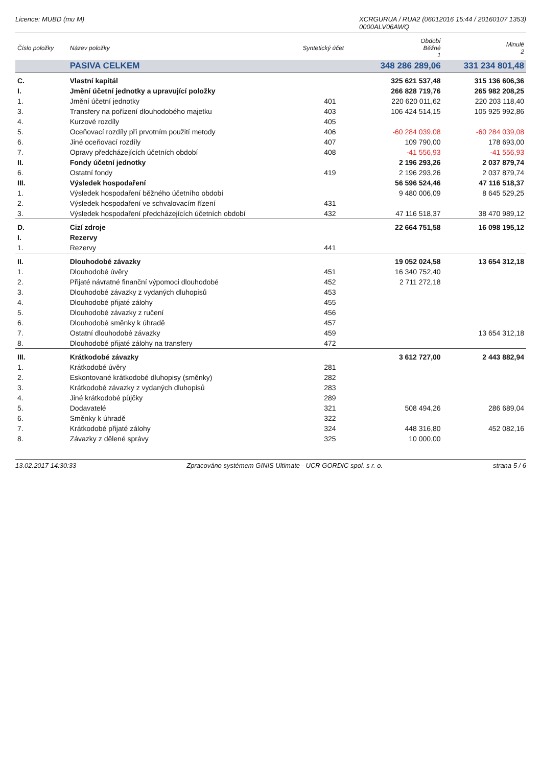Licence: MUBD (mu M) XCRGURUA / RUA2 (06012016 15:44 / 20160107 1353)
0000ALV06AWQ
| Číslo položky | Název položky | Syntetický účet | Období Běžné 1 | Minulé 2 |
| --- | --- | --- | --- | --- |
| | PASIVA CELKEM | | 348 286 289,06 | 331 234 801,48 |
| C. | Vlastní kapitál | | 325 621 537,48 | 315 136 606,36 |
| I. | Jmění účetní jednotky a upravující položky | | 266 828 719,76 | 265 982 208,25 |
| 1. | Jmění účetní jednotky | 401 | 220 620 011,62 | 220 203 118,40 |
| 3. | Transfery na pořízení dlouhodobého majetku | 403 | 106 424 514,15 | 105 925 992,86 |
| 4. | Kurzové rozdíly | 405 | | |
| 5. | Oceňovací rozdíly při prvotním použití metody | 406 | -60 284 039,08 | -60 284 039,08 |
| 6. | Jiné oceňovací rozdíly | 407 | 109 790,00 | 178 693,00 |
| 7. | Opravy předcházejících účetních období | 408 | -41 556,93 | -41 556,93 |
| II. | Fondy účetní jednotky | | 2 196 293,26 | 2 037 879,74 |
| 6. | Ostatní fondy | 419 | 2 196 293,26 | 2 037 879,74 |
| III. | Výsledek hospodaření | | 56 596 524,46 | 47 116 518,37 |
| 1. | Výsledek hospodaření běžného účetního období | | 9 480 006,09 | 8 645 529,25 |
| 2. | Výsledek hospodaření ve schvalovacím řízení | 431 | | |
| 3. | Výsledek hospodaření předcházejících účetních období | 432 | 47 116 518,37 | 38 470 989,12 |
| D. | Cizí zdroje | | 22 664 751,58 | 16 098 195,12 |
| I. | Rezervy | | | |
| 1. | Rezervy | 441 | | |
| II. | Dlouhodobé závazky | | 19 052 024,58 | 13 654 312,18 |
| 1. | Dlouhodobé úvěry | 451 | 16 340 752,40 | |
| 2. | Přijaté návratné finanční výpomoci dlouhodobé | 452 | 2 711 272,18 | |
| 3. | Dlouhodobé závazky z vydaných dluhopisů | 453 | | |
| 4. | Dlouhodobé přijaté zálohy | 455 | | |
| 5. | Dlouhodobé závazky z ručení | 456 | | |
| 6. | Dlouhodobé směnky k úhradě | 457 | | |
| 7. | Ostatní dlouhodobé závazky | 459 | | 13 654 312,18 |
| 8. | Dlouhodobé přijaté zálohy na transfery | 472 | | |
| III. | Krátkodobé závazky | | 3 612 727,00 | 2 443 882,94 |
| 1. | Krátkodobé úvěry | 281 | | |
| 2. | Eskontované krátkodobé dluhopisy (směnky) | 282 | | |
| 3. | Krátkodobé závazky z vydaných dluhopisů | 283 | | |
| 4. | Jiné krátkodobé půjčky | 289 | | |
| 5. | Dodavatelé | 321 | 508 494,26 | 286 689,04 |
| 6. | Směnky k úhradě | 322 | | |
| 7. | Krátkodobé přijaté zálohy | 324 | 448 316,80 | 452 082,16 |
| 8. | Závazky z dělené správy | 325 | 10 000,00 | |
13.02.2017 14:30:33 Zpracováno systémem GINIS Ultimate - UCR GORDIC spol. s r. o. strana 5 / 6